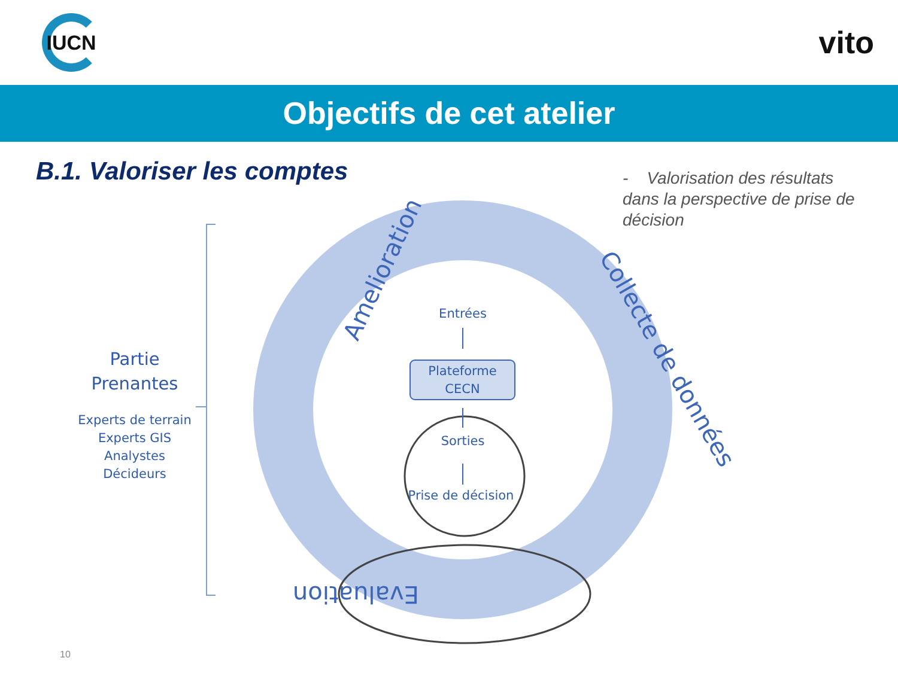IUCN
vito
Objectifs de cet atelier
B.1. Valoriser les comptes
- Valorisation des résultats dans la perspective de prise de décision
Amelioration
Collecte de données
Evaluation
Partie
Prenantes
Experts de terrain
Experts GIS
Analystes
Décideurs
Entrées
Plateforme
CECN
Sorties
Prise de décision
10